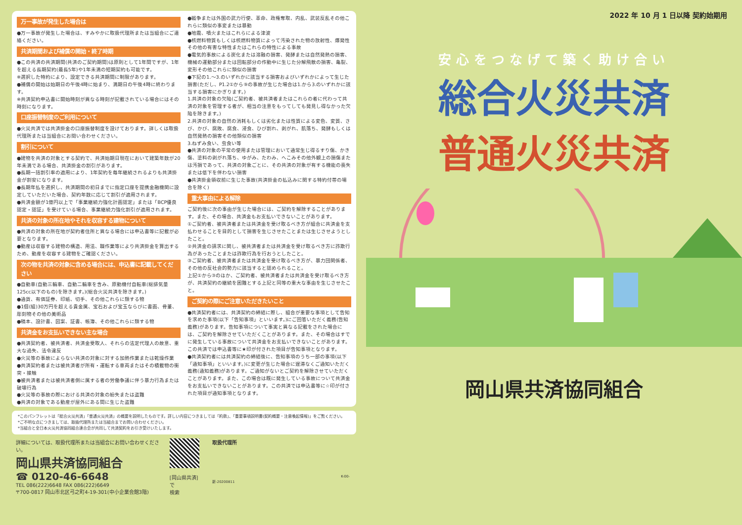万一事故が発生した場合は
●万一事故が発生した場合は、すみやかに取扱代理所または当組合にご連絡ください。
共済期間および補償の開始・終了時期
●この共済の共済期間(共済のご契約期間)は原則として1年間ですが、1年を超える長期契約(最長5年)や1年未満の短期契約も可能です。
※選択した特約により、設定できる共済期間に制限があります。
●補償の開始は始期日の午後4時に始まり、満期日の午後4時に終わります。
※共済契約申込書に開始時刻が異なる時刻が記載されている場合にはその時刻になります。
口座振替制度のご利用について
●火災共済では共済掛金の口座振替制度を設けております。詳しくは取扱代理所または当組合にお問い合わせください。
割引について
●建物を共済の対象とする契約で、共済始期日現在において建築年数が20年未満である場合、共済掛金の割引があります。
●長期一括割引率の適用により、1年契約を毎年継続されるよりも共済掛金が割安になります。
●長期年払を選択し、共済期間の初日までに指定口座を提携金融機関に設定していただいた場合、契約年数に応じて割引が適用されます。
●共済金額が1億円以上で「事業継続力強化計画認定」または「BCP優良認定・認証」を受けている場合、事業継続力強化割引が適用されます。
共済の対象の所在地やそれを収容する建物について
●共済の対象の所在地が契約者住所と異なる場合には申込書等に記載が必要となります。
●動産は収容する建物の構造、用法、職作業等により共済掛金を算出するため、動産を収容する建物をご確認ください。
次の物を共済の対象に含める場合には、申込書に記載してください
●自動車(自動三輪車、自動二輪車を含み、原動機付自転車(総排気量125cc以下のもの)を除きます。)(総合火災共済を除きます。)
●通貨、有価証券、印紙、切手、その他これらに類する物
●1個(組)30万円を超える貴金属、宝石および宝玉ならびに書画、骨董、彫刻物その他の美術品
●稿本、設計書、図案、証書、帳簿、その他これらに類する物
共済金をお支払いできない主な場合
●共済契約者、被共済者、共済金受取人、それらの法定代理人の故意、重大な過失、法令違反
●火災等の事故によらない共済の対象に対する加熱作業または乾燥作業
●共済契約者または被共済者が所有・運転する車両またはその積載物の衝突・接触
●被共済者または被共済者側に属する者の労働争議に伴う暴力行為または破壊行為
●火災等の事故の際における共済の対象の紛失または盗難
●共済の対象である動産が屋外にある間に生じた盗難
●戦争または外国の武力行使、革命、政権奪取、内乱、武装反乱その他これらに類似の事変または暴動
●地震、噴火またはこれらによる津波
●核燃料物質もしくは核燃料物質によって汚染された物の放射性、爆発性その他の有害な特性またはこれらの特性による事故
●電気的事故による炭化または溶融の損害、発酵または自然発熱の損害、機械の運動部分または回転部分の作動中に生じた分解飛散の損害、亀裂、変形その他これらに類似の損害
●下記の1.～3.のいずれかに該当する損害およびいずれかによって生じた損害(ただし、P1.2①から⑨の事故が生じた場合は1.から3.のいずれかに該当する損害にかぎります。)
1.共済の対象の欠陥(ご契約者、被共済者またはこれらの者に代わって共済の対象を管理する者が、相当の注意をもってしても発見し得なかった欠陥を除きます。)
2.共済の対象の自然の消耗もしくは劣化または性質による変色、変質、さび、かび、腐敗、腐食、浸食、ひび割れ、剥がれ、肌落ち、発酵もしくは自然発熱の損害その他類似の損害
3.ねずみ食い、虫食い等
●共済の対象の平常の使用または管理において通常生じ得るすり傷、かき傷、塗料の剥がれ落ち、ゆがみ、たわみ、へこみその他外観上の損傷または汚損であって、共済の対象ごとに、その共済の対象が有する機能の喪失または低下を伴わない損害
●共済掛金領収前に生じた事故(共済掛金の払込みに関する特約付帯の場合を除く)
重大事由による解除
ご契約後に次の事由が生じた場合には、ご契約を解除することがあります。また、その場合、共済金もお支払いできないことがあります。
①ご契約者、被共済者または共済金を受け取るべき方が組合に共済金を支払わせることを目的として損害を生じさせたことまたは生じさせようとしたこと。
②共済金の請求に関し、被共済者または共済金を受け取るべき方に詐欺行為があったことまたは詐欺行為を行おうとしたこと。
③ご契約者、被共済者または共済金を受け取るべき方が、暴力団関係者、その他の反社会的勢力に該当すると認められること。
上記①から③のほか、ご契約者、被共済者または共済金を受け取るべき方が、共済契約の継続を困難とする上記と同等の重大な事由を生じさせたこと。
ご契約の際にご注意いただきたいこと
●共済契約者には、共済契約の締結に際し、組合が重要な事項として告知を求めた事項(以下「告知事項」といいます。)にご回答いただく義務(告知義務)があります。告知事項について事実と異なる記載をされた場合には、ご契約を解除させていただくことがあります。また、その場合はすでに発生している事故について共済金をお支払いできないことがあります。この共済では申込書等に★印が付された項目が告知事項となります。
●共済契約者には共済契約の締結後に、告知事項のうち一部の事項(以下「通知事項」といいます。)に変更が生じた場合に遅滞なくご通知いただく義務(通知義務)があります。ご通知がないとご契約を解除させていただくことがあります。また、この場合は既に発生している事故について共済金をお支払いできないことがあります。この共済では申込書等に☆印が付された項目が通知事項となります。
*このパンフレットは「総合火災共済」「普通火災共済」の概要を説明したものです。詳しい内容につきましては「約款」、「重要事項説明書(契約概要・注意喚起情報)」をご覧ください。
*ご不明な点につきましては、取扱代理所または当組合までお問い合わせください。
*当組合と全日本火災共済協同組合連合会が共同して共済契約をお引き受けいたします。
詳細については、取扱代理所または当組合にお問い合わせください。
岡山県共済協同組合
☎ 0120-46-6648
TEL 086(222)6648 FAX 086(222)6649
〒700-0817 岡山市北区弓之町4-19-301(中小企業会館3階)
[岡山県共済] で
検索
取扱代理所
K-00-新-20200811
2022 年 10 月 1 日以降 契約始期用
安心をつなげて築く助け合い
総合火災共済
普通火災共済
岡山県共済協同組合